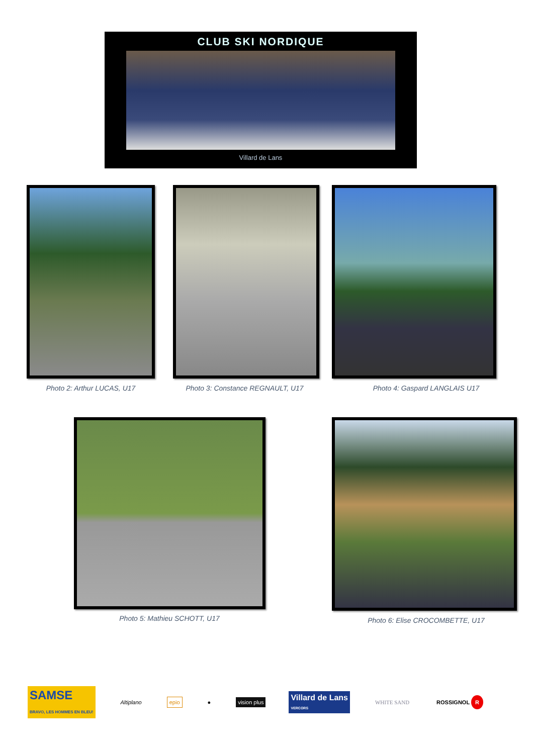CLUB SKI NORDIQUE
Villard de Lans
Photo 2: Arthur LUCAS, U17 Photo 3: Constance REGNAULT, U17 Photo 4: Gaspard LANGLAIS U17
Photo 5: Mathieu SCHOTT, U17 Photo 6: Elise CROCOMBETTE, U17
SAMSE
BRAVO, LES HOMMES EN BLEU!
Altiplano epio ● vision plus
Villard de Lans
VERCORS
WHITE SAND ROSSIGNOL R